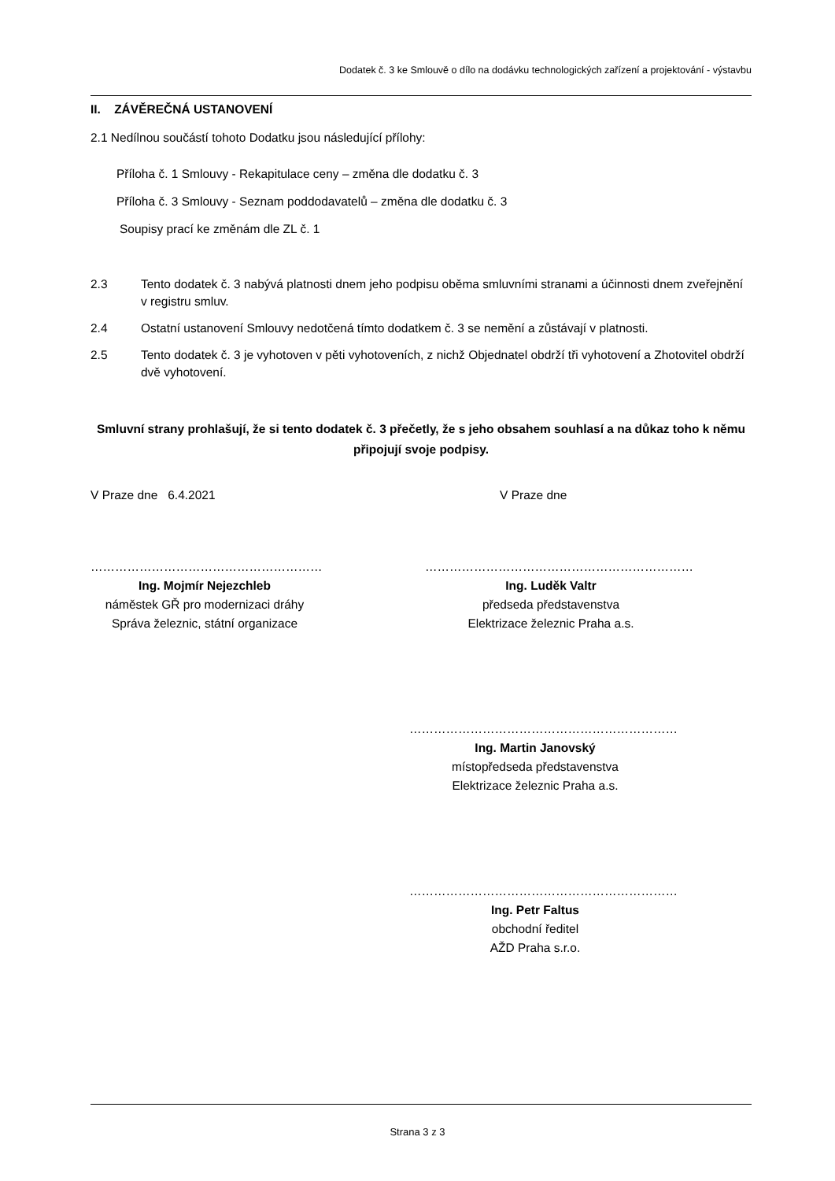Dodatek č. 3 ke Smlouvě o dílo na dodávku technologických zařízení a projektování - výstavbu
II. ZÁVĚREČNÁ USTANOVENÍ
2.1 Nedílnou součástí tohoto Dodatku jsou následující přílohy:
Příloha č. 1 Smlouvy - Rekapitulace ceny – změna dle dodatku č. 3
Příloha č. 3 Smlouvy - Seznam poddodavatelů – změna dle dodatku č. 3
Soupisy prací ke změnám dle ZL č. 1
2.3 Tento dodatek č. 3 nabývá platnosti dnem jeho podpisu oběma smluvními stranami a účinnosti dnem zveřejnění v registru smluv.
2.4 Ostatní ustanovení Smlouvy nedotčená tímto dodatkem č. 3 se nemění a zůstávají v platnosti.
2.5 Tento dodatek č. 3 je vyhotoven v pěti vyhotoveních, z nichž Objednatel obdrží tři vyhotovení a Zhotovitel obdrží dvě vyhotovení.
Smluvní strany prohlašují, že si tento dodatek č. 3 přečetly, že s jeho obsahem souhlasí a na důkaz toho k němu připojují svoje podpisy.
V Praze dne 6.4.2021 V Praze dne
…………………………………………………
Ing. Mojmír Nejezchleb
náměstek GŘ pro modernizaci dráhy
Správa železnic, státní organizace
…………………………………………………………
Ing. Luděk Valtr
předseda představenstva
Elektrizace železnic Praha a.s.
…………………………………………………………
Ing. Martin Janovský
místopředseda představenstva
Elektrizace železnic Praha a.s.
…………………………………………………………
Ing. Petr Faltus
obchodní ředitel
AŽD Praha s.r.o.
Strana 3 z 3